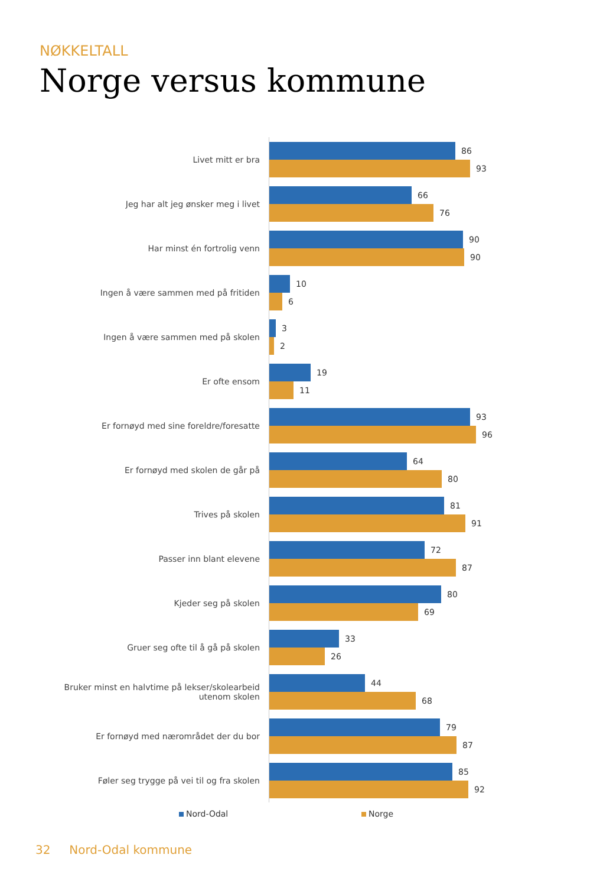NØKKELTALL
Norge versus kommune
Livet mitt er bra
86
93
Jeg har alt jeg ønsker meg i livet
66
76
Har minst én fortrolig venn
90
90
Ingen å være sammen med på fritiden
10
6
Ingen å være sammen med på skolen
3
2
Er ofte ensom
19
11
Er fornøyd med sine foreldre/foresatte
93
96
Er fornøyd med skolen de går på
64
80
Trives på skolen
81
91
Passer inn blant elevene
72
87
Kjeder seg på skolen
80
69
Gruer seg ofte til å gå på skolen
33
26
Bruker minst en halvtime på lekser/skolearbeid utenom skolen
44
68
Er fornøyd med nærområdet der du bor
79
87
Føler seg trygge på vei til og fra skolen
85
92
Nord-Odal Norge
32 Nord-Odal kommune